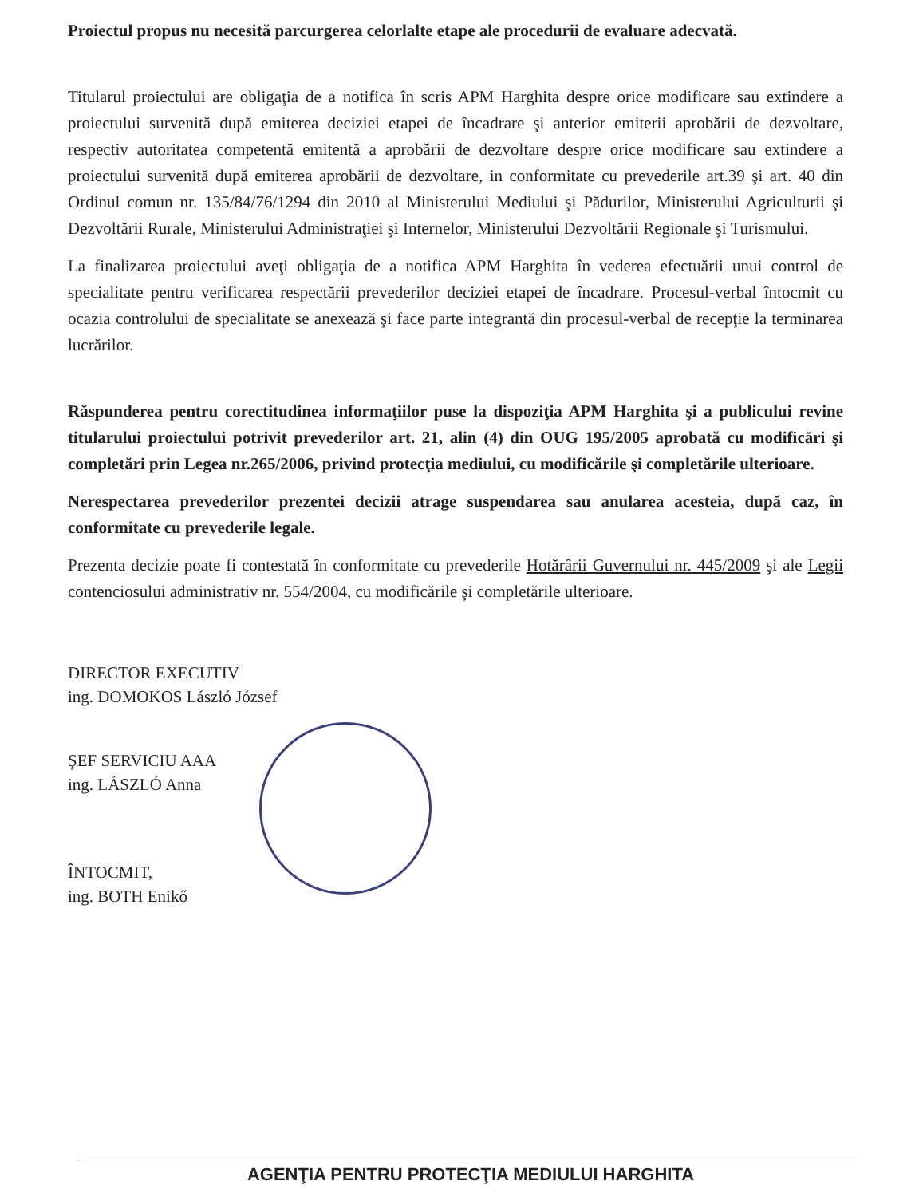Proiectul propus nu necesită parcurgerea celorlalte etape ale procedurii de evaluare adecvată.
Titularul proiectului are obligaţia de a notifica în scris APM Harghita despre orice modificare sau extindere a proiectului survenită după emiterea deciziei etapei de încadrare şi anterior emiterii aprobării de dezvoltare, respectiv autoritatea competentă emitentă a aprobării de dezvoltare despre orice modificare sau extindere a proiectului survenită după emiterea aprobării de dezvoltare, in conformitate cu prevederile art.39 şi art. 40 din Ordinul comun nr. 135/84/76/1294 din 2010 al Ministerului Mediului şi Pădurilor, Ministerului Agriculturii şi Dezvoltării Rurale, Ministerului Administraţiei şi Internelor, Ministerului Dezvoltării Regionale şi Turismului.
La finalizarea proiectului aveţi obligaţia de a notifica APM Harghita în vederea efectuării unui control de specialitate pentru verificarea respectării prevederilor deciziei etapei de încadrare. Procesul-verbal întocmit cu ocazia controlului de specialitate se anexează şi face parte integrantă din procesul-verbal de recepţie la terminarea lucrărilor.
Răspunderea pentru corectitudinea informaţiilor puse la dispoziţia APM Harghita şi a publicului revine titularului proiectului potrivit prevederilor art. 21, alin (4) din OUG 195/2005 aprobată cu modificări şi completări prin Legea nr.265/2006, privind protecţia mediului, cu modificările şi completările ulterioare.
Nerespectarea prevederilor prezentei decizii atrage suspendarea sau anularea acesteia, după caz, în conformitate cu prevederile legale.
Prezenta decizie poate fi contestată în conformitate cu prevederile Hotărârii Guvernului nr. 445/2009 şi ale Legii contenciosului administrativ nr. 554/2004, cu modificările şi completările ulterioare.
DIRECTOR EXECUTIV
ing. DOMOKOS László József
ŞEF SERVICIU AAA
ing. LÁSZLÓ Anna
ÎNTOCMIT,
ing. BOTH Enikő
AGENŢIA PENTRU PROTECŢIA MEDIULUI HARGHITA